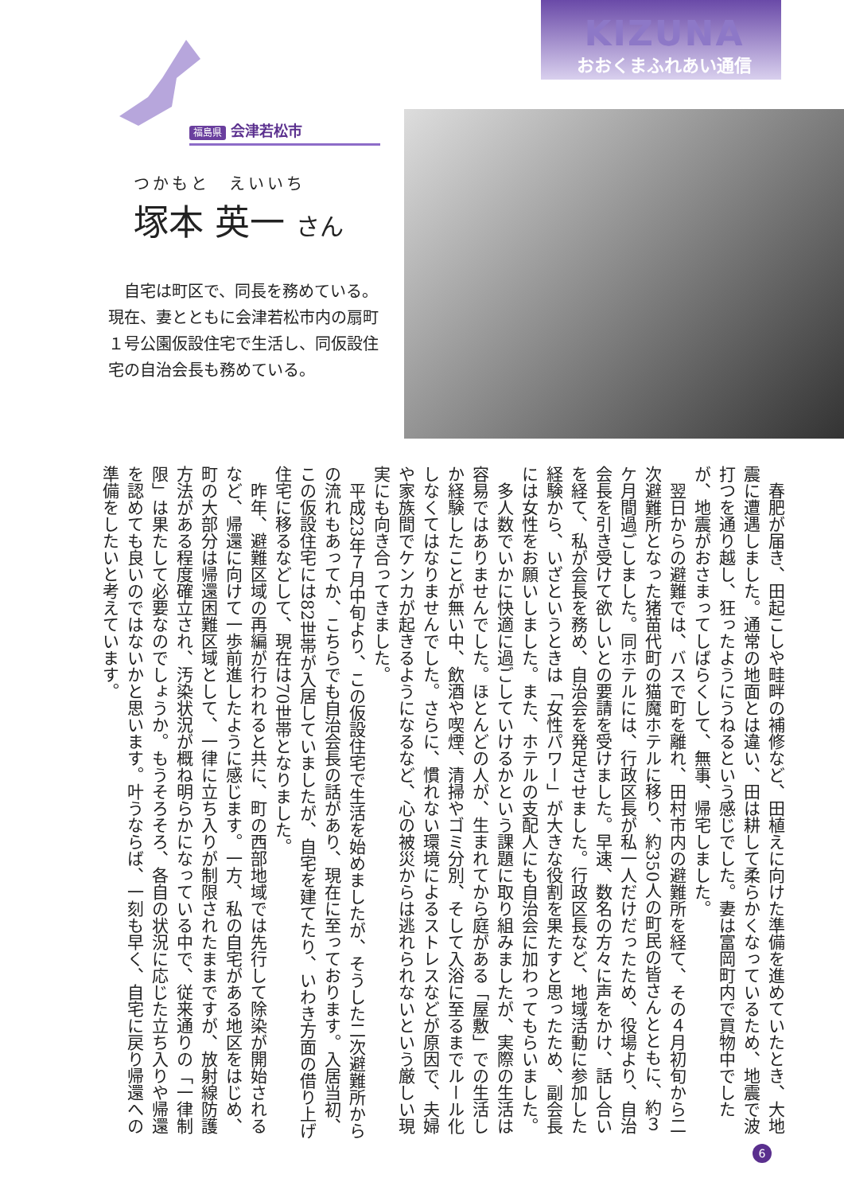KIZUNA
おおくまふれあい通信
福島県 会津若松市
つかもと　えいいち
塚本 英一 さん
自宅は町区で、同長を務めている。現在、妻とともに会津若松市内の扇町１号公園仮設住宅で生活し、同仮設住宅の自治会長も務めている。
春肥が届き、田起こしや畦畔の補修など、田植えに向けた準備を進めていたとき、大地震に遭遇しました。通常の地面とは違い、田は耕して柔らかくなっているため、地震で波打つを通り越し、狂ったようにうねるという感じでした。妻は富岡町内で買物中でしたが、地震がおさまってしばらくして、無事、帰宅しました。
翌日からの避難では、バスで町を離れ、田村市内の避難所を経て、その４月初旬から二次避難所となった猪苗代町の猫魔ホテルに移り、約350人の町民の皆さんとともに、約３ケ月間過ごしました。同ホテルには、行政区長が私一人だけだったため、役場より、自治会長を引き受けて欲しいとの要請を受けました。早速、数名の方々に声をかけ、話し合いを経て、私が会長を務め、自治会を発足させました。行政区長など、地域活動に参加した経験から、いざというときは「女性パワー」が大きな役割を果たすと思ったため、副会長には女性をお願いしました。また、ホテルの支配人にも自治会に加わってもらいました。
多人数でいかに快適に過ごしていけるかという課題に取り組みましたが、実際の生活は容易ではありませんでした。ほとんどの人が、生まれてから庭がある「屋敷」での生活しか経験したことが無い中、飲酒や喫煙、清掃やゴミ分別、そして入浴に至るまでルール化しなくてはなりませんでした。さらに、慣れない環境によるストレスなどが原因で、夫婦や家族間でケンカが起きるようになるなど、心の被災からは逃れられないという厳しい現実にも向き合ってきました。
平成23年７月中旬より、この仮設住宅で生活を始めましたが、そうした二次避難所からの流れもあってか、こちらでも自治会長の話があり、現在に至っております。入居当初、この仮設住宅には82世帯が入居していましたが、自宅を建てたり、いわき方面の借り上げ住宅に移るなどして、現在は70世帯となりました。
昨年、避難区域の再編が行われると共に、町の西部地域では先行して除染が開始されるなど、帰還に向けて一歩前進したように感じます。一方、私の自宅がある地区をはじめ、町の大部分は帰還困難区域として、一律に立ち入りが制限されたままですが、放射線防護方法がある程度確立され、汚染状況が概ね明らかになっている中で、従来通りの「一律制限」は果たして必要なのでしょうか。もうそろそろ、各自の状況に応じた立ち入りや帰還を認めても良いのではないかと思います。叶うならば、一刻も早く、自宅に戻り帰還への準備をしたいと考えています。
6